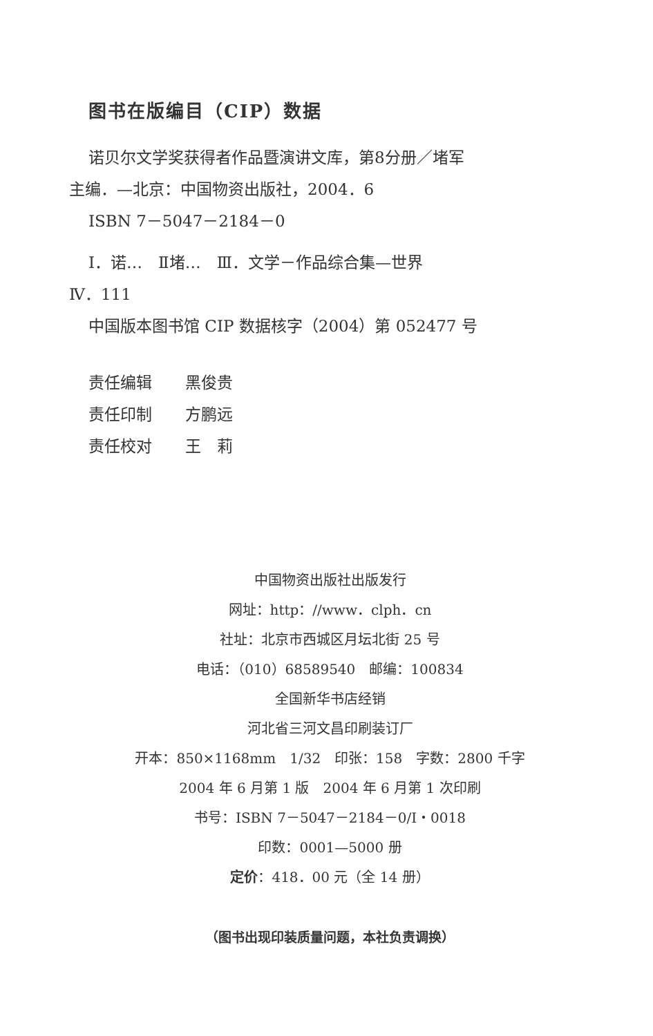图书在版编目（CIP）数据
诺贝尔文学奖获得者作品暨演讲文库，第8分册／堵军
主编．—北京：中国物资出版社，2004．6
ISBN 7－5047－2184－0
Ⅰ．诺…　Ⅱ堵…　Ⅲ．文学－作品综合集—世界
Ⅳ．111
中国版本图书馆 CIP 数据核字（2004）第 052477 号
责任编辑 黑俊贵
责任印制 方鹏远
责任校对 王　莉
中国物资出版社出版发行
网址：http：//www．clph．cn
社址：北京市西城区月坛北街 25 号
电话：（010）68589540　邮编：100834
全国新华书店经销
河北省三河文昌印刷装订厂
开本：850×1168mm　1/32　印张：158　字数：2800 千字
2004 年 6 月第 1 版　2004 年 6 月第 1 次印刷
书号：ISBN 7－5047－2184－0/I・0018
印数：0001—5000 册
定价：418．00 元（全 14 册）
（图书出现印装质量问题，本社负责调换）